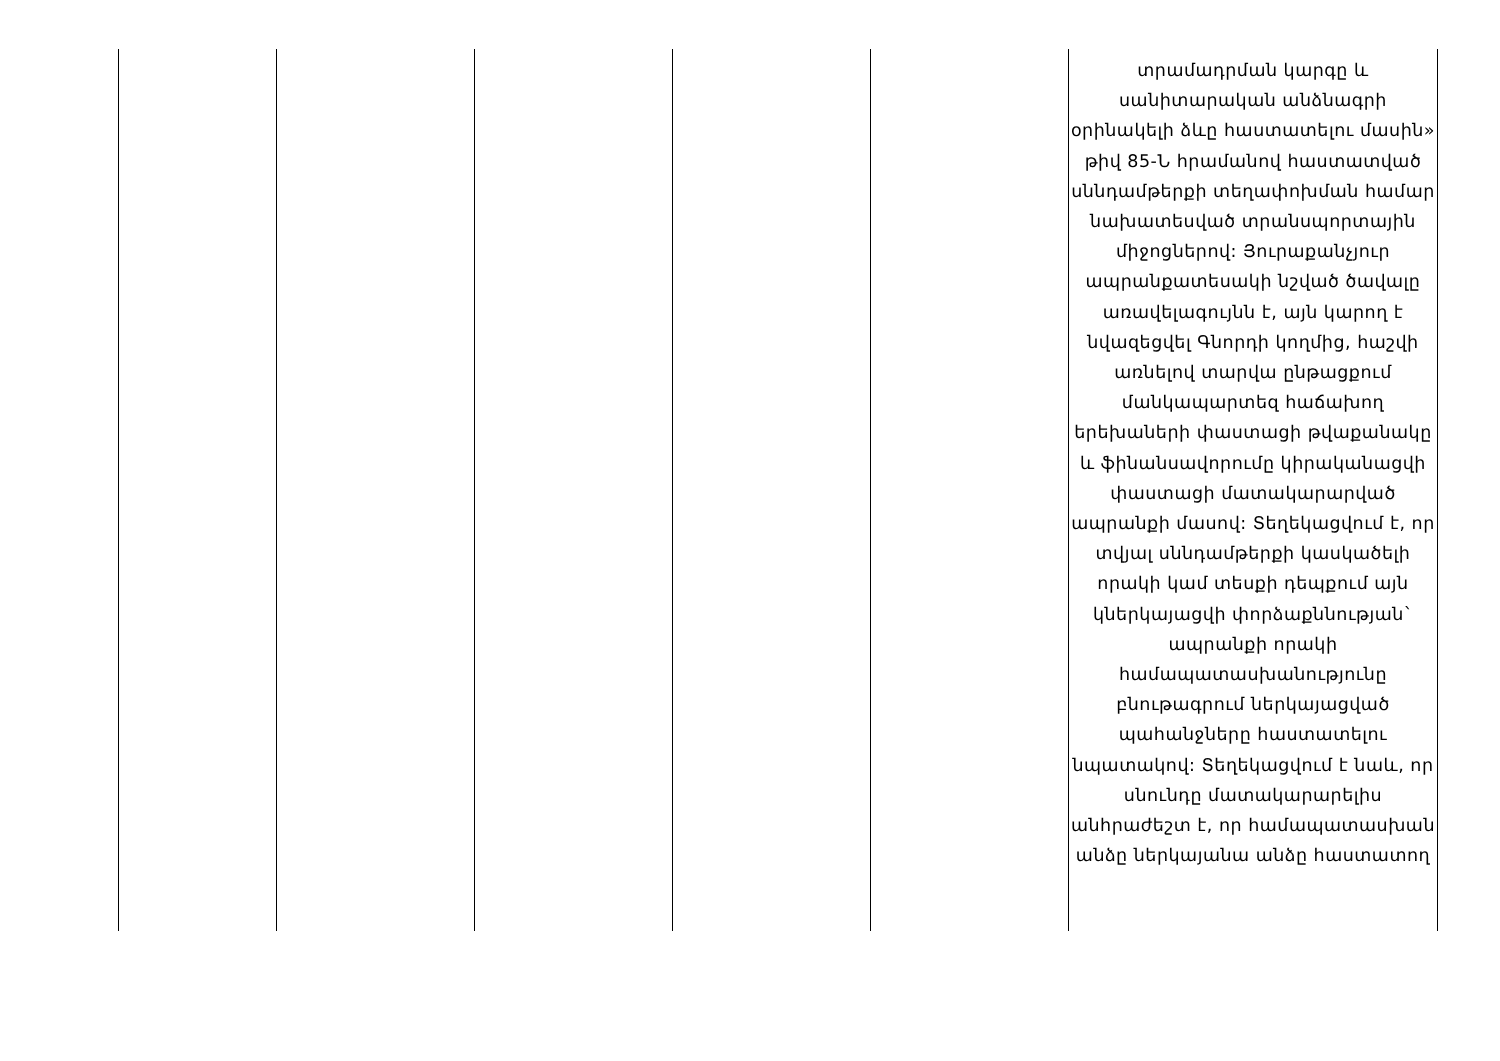| | | | | | տրամադրման կարգը և սանիտարական անձնագրի օրինակելի ձևը հաստատելու մասին» թիվ 85-Ն հրամանով հաստատված սննդամթերքի տեղափոխման համար նախատեսված տրանսպորտային միջոցներով: Յուրաքանչյուր ապրանքատեսակի նշված ծավալը առավելագույնն է, այն կարող է նվազեցվել Գնորդի կողմից, հաշվի առնելով տարվա ընթացքում մանկապարտեզ հաճախող երեխաների փաստացի թվաքանակը և ֆինանսավորումը կիրականացվի փաստացի մատակարարված ապրանքի մասով: Տեղեկացվում է, որ տվյալ սննդամթերքի կասկածելի որակի կամ տեսքի դեպքում այն կներկայացվի փորձաքննության` ապրանքի որակի համապատասխանությունը բնութագրում ներկայացված պահանջները հաստատելու նպատակով: Տեղեկացվում է նաև, որ սնունդը մատակարարելիս անհրաժեշտ է, որ համապատասխան անձը ներկայանա անձը հաստատող |